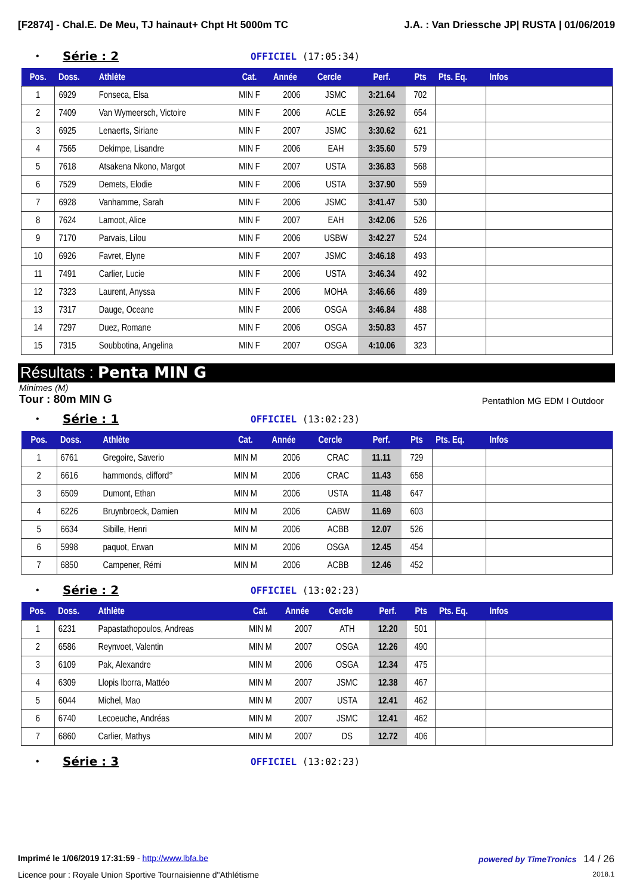[F2874] - Chal.E. De Meu, TJ hainaut+ Chpt Ht 5000m TC J.A. : Van Driessche JP| RUSTA | 01/06/2019
• Série : 2 OFFICIEL (17:05:34)
| Pos. | Doss. | Athlète | Cat. | Année | Cercle | Perf. | Pts | Pts. Eq. | Infos |
| --- | --- | --- | --- | --- | --- | --- | --- | --- | --- |
| 1 | 6929 | Fonseca, Elsa | MIN F | 2006 | JSMC | 3:21.64 | 702 | | |
| 2 | 7409 | Van Wymeersch, Victoire | MIN F | 2006 | ACLE | 3:26.92 | 654 | | |
| 3 | 6925 | Lenaerts, Siriane | MIN F | 2007 | JSMC | 3:30.62 | 621 | | |
| 4 | 7565 | Dekimpe, Lisandre | MIN F | 2006 | EAH | 3:35.60 | 579 | | |
| 5 | 7618 | Atsakena Nkono, Margot | MIN F | 2007 | USTA | 3:36.83 | 568 | | |
| 6 | 7529 | Demets, Elodie | MIN F | 2006 | USTA | 3:37.90 | 559 | | |
| 7 | 6928 | Vanhamme, Sarah | MIN F | 2006 | JSMC | 3:41.47 | 530 | | |
| 8 | 7624 | Lamoot, Alice | MIN F | 2007 | EAH | 3:42.06 | 526 | | |
| 9 | 7170 | Parvais, Lilou | MIN F | 2006 | USBW | 3:42.27 | 524 | | |
| 10 | 6926 | Favret, Elyne | MIN F | 2007 | JSMC | 3:46.18 | 493 | | |
| 11 | 7491 | Carlier, Lucie | MIN F | 2006 | USTA | 3:46.34 | 492 | | |
| 12 | 7323 | Laurent, Anyssa | MIN F | 2006 | MOHA | 3:46.66 | 489 | | |
| 13 | 7317 | Dauge, Oceane | MIN F | 2006 | OSGA | 3:46.84 | 488 | | |
| 14 | 7297 | Duez, Romane | MIN F | 2006 | OSGA | 3:50.83 | 457 | | |
| 15 | 7315 | Soubbotina, Angelina | MIN F | 2007 | OSGA | 4:10.06 | 323 | | |
Résultats : Penta MIN G
Minimes (M)
Tour : 80m MIN G Pentathlon MG EDM I Outdoor
• Série : 1 OFFICIEL (13:02:23)
| Pos. | Doss. | Athlète | Cat. | Année | Cercle | Perf. | Pts | Pts. Eq. | Infos |
| --- | --- | --- | --- | --- | --- | --- | --- | --- | --- |
| 1 | 6761 | Gregoire, Saverio | MIN M | 2006 | CRAC | 11.11 | 729 | | |
| 2 | 6616 | hammonds, clifford° | MIN M | 2006 | CRAC | 11.43 | 658 | | |
| 3 | 6509 | Dumont, Ethan | MIN M | 2006 | USTA | 11.48 | 647 | | |
| 4 | 6226 | Bruynbroeck, Damien | MIN M | 2006 | CABW | 11.69 | 603 | | |
| 5 | 6634 | Sibille, Henri | MIN M | 2006 | ACBB | 12.07 | 526 | | |
| 6 | 5998 | paquot, Erwan | MIN M | 2006 | OSGA | 12.45 | 454 | | |
| 7 | 6850 | Campener, Rémi | MIN M | 2006 | ACBB | 12.46 | 452 | | |
• Série : 2 OFFICIEL (13:02:23)
| Pos. | Doss. | Athlète | Cat. | Année | Cercle | Perf. | Pts | Pts. Eq. | Infos |
| --- | --- | --- | --- | --- | --- | --- | --- | --- | --- |
| 1 | 6231 | Papastathopoulos, Andreas | MIN M | 2007 | ATH | 12.20 | 501 | | |
| 2 | 6586 | Reynvoet, Valentin | MIN M | 2007 | OSGA | 12.26 | 490 | | |
| 3 | 6109 | Pak, Alexandre | MIN M | 2006 | OSGA | 12.34 | 475 | | |
| 4 | 6309 | Llopis Iborra, Mattéo | MIN M | 2007 | JSMC | 12.38 | 467 | | |
| 5 | 6044 | Michel, Mao | MIN M | 2007 | USTA | 12.41 | 462 | | |
| 6 | 6740 | Lecoeuche, Andréas | MIN M | 2007 | JSMC | 12.41 | 462 | | |
| 7 | 6860 | Carlier, Mathys | MIN M | 2007 | DS | 12.72 | 406 | | |
• Série : 3 OFFICIEL (13:02:23)
Imprimé le 1/06/2019 17:31:59 - http://www.lbfa.be powered by TimeTronics 14 / 26
Licence pour : Royale Union Sportive Tournaisienne d"Athlétisme 2018.1